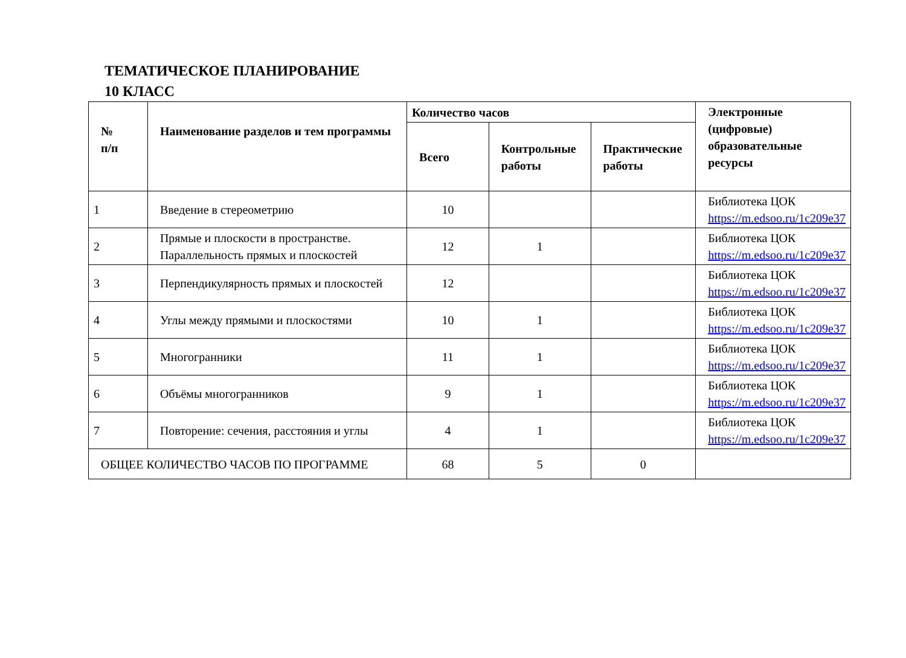ТЕМАТИЧЕСКОЕ ПЛАНИРОВАНИЕ
10 КЛАСС
| № п/п | Наименование разделов и тем программы | Количество часов | | | Электронные (цифровые) образовательные ресурсы |
| --- | --- | --- | --- | --- | --- |
| | | Всего | Контрольные работы | Практические работы | |
| 1 | Введение в стереометрию | 10 | | | Библиотека ЦОК https://m.edsoo.ru/1c209e37 |
| 2 | Прямые и плоскости в пространстве. Параллельность прямых и плоскостей | 12 | 1 | | Библиотека ЦОК https://m.edsoo.ru/1c209e37 |
| 3 | Перпендикулярность прямых и плоскостей | 12 | | | Библиотека ЦОК https://m.edsoo.ru/1c209e37 |
| 4 | Углы между прямыми и плоскостями | 10 | 1 | | Библиотека ЦОК https://m.edsoo.ru/1c209e37 |
| 5 | Многогранники | 11 | 1 | | Библиотека ЦОК https://m.edsoo.ru/1c209e37 |
| 6 | Объёмы многогранников | 9 | 1 | | Библиотека ЦОК https://m.edsoo.ru/1c209e37 |
| 7 | Повторение: сечения, расстояния и углы | 4 | 1 | | Библиотека ЦОК https://m.edsoo.ru/1c209e37 |
| ОБЩЕЕ КОЛИЧЕСТВО ЧАСОВ ПО ПРОГРАММЕ | | 68 | 5 | 0 | |